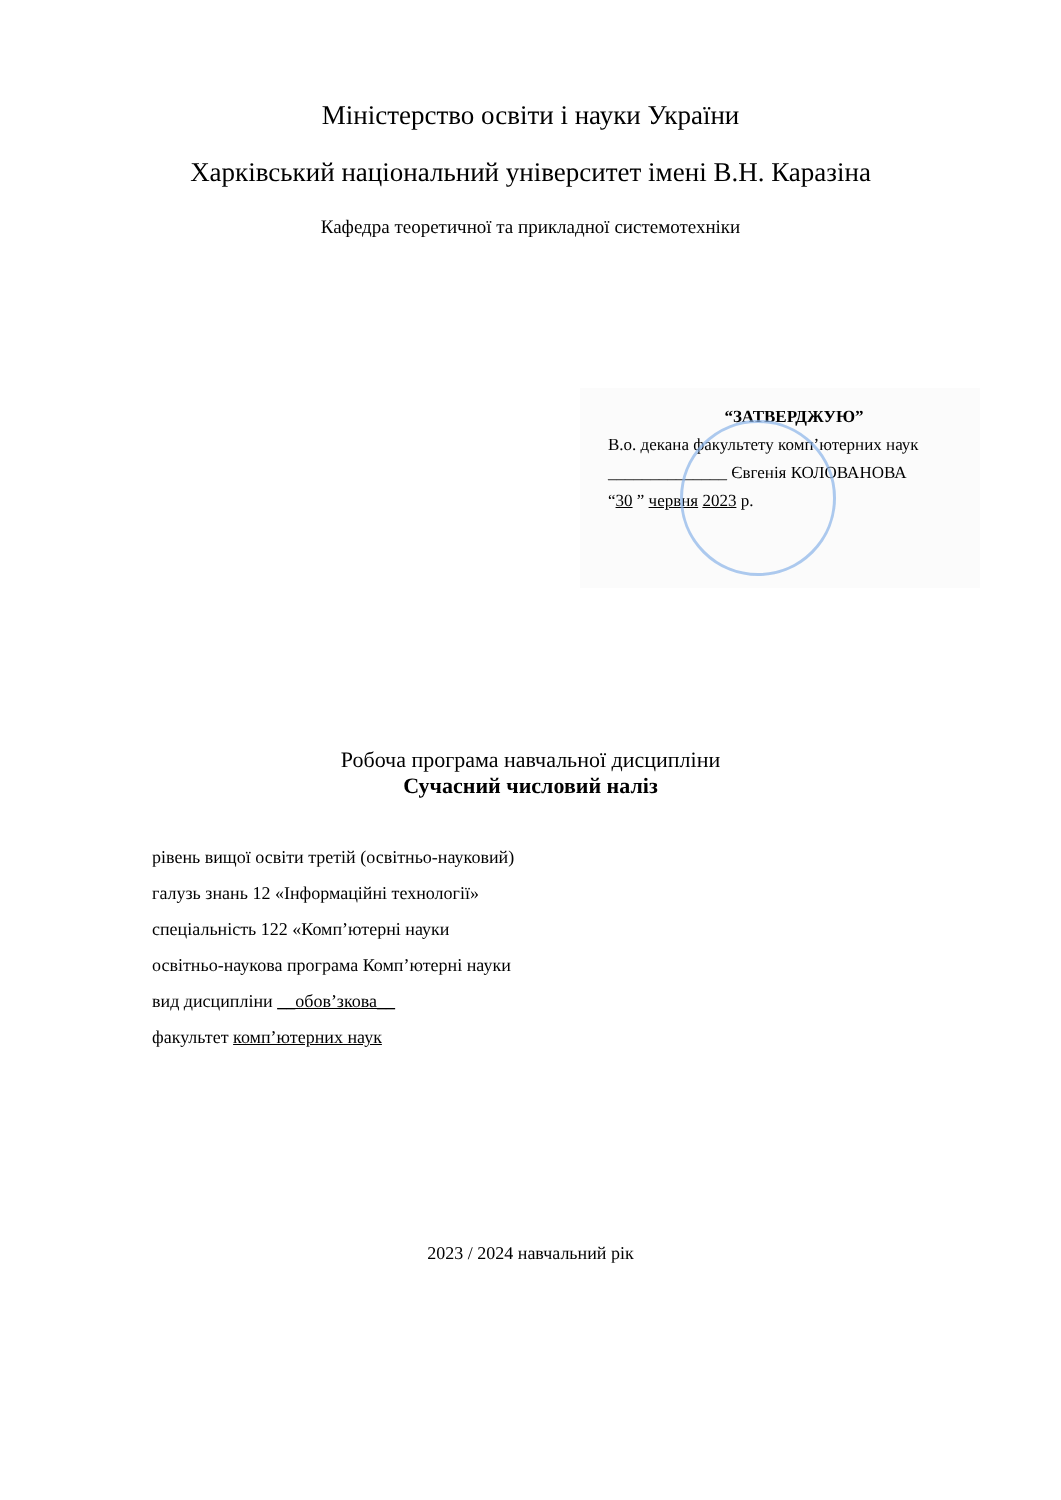Міністерство освіти і науки України
Харківський національний університет імені В.Н. Каразіна
Кафедра теоретичної та прикладної системотехніки
“ЗАТВЕРДЖУЮ”
В.о. декана факультету комп’ютерних наук
______________ Євгенія КОЛОВАНОВА
“30 ” червня 2023 р.
Робоча програма навчальної дисципліни
Сучасний числовий наліз
рівень вищої освіти третій (освітньо-науковий)
галузь знань 12 «Інформаційні технології»
спеціальність 122 «Комп’ютерні науки
освітньо-наукова програма Комп’ютерні науки
вид дисципліни __обов’зкова__
факультет комп’ютерних наук
2023 / 2024 навчальний рік